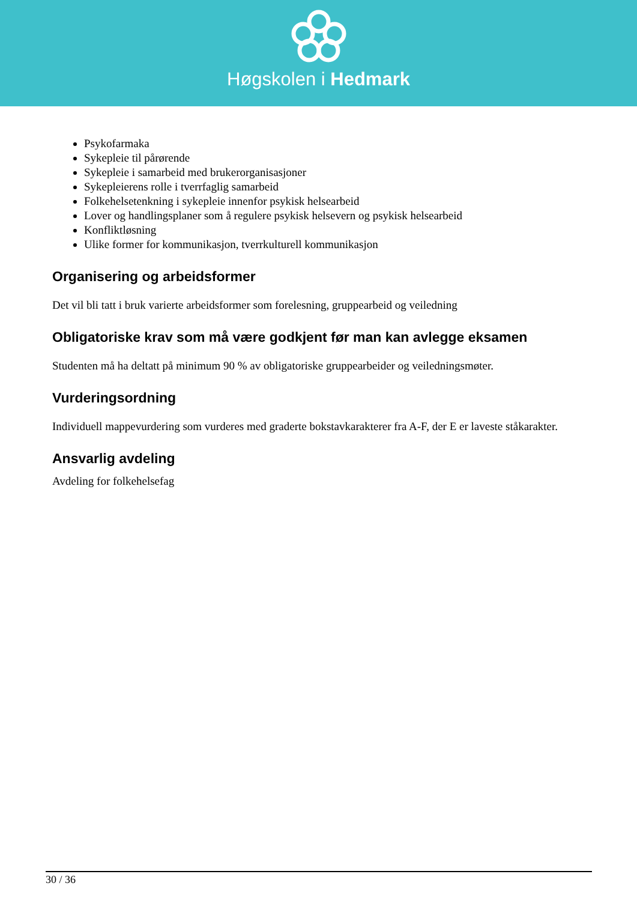Høgskolen i Hedmark
Psykofarmaka
Sykepleie til pårørende
Sykepleie i samarbeid med brukerorganisasjoner
Sykepleierens rolle i tverrfaglig samarbeid
Folkehelsetenkning i sykepleie innenfor psykisk helsearbeid
Lover og handlingsplaner som å regulere psykisk helsevern og psykisk helsearbeid
Konfliktløsning
Ulike former for kommunikasjon, tverrkulturell kommunikasjon
Organisering og arbeidsformer
Det vil bli tatt i bruk varierte arbeidsformer som forelesning, gruppearbeid og veiledning
Obligatoriske krav som må være godkjent før man kan avlegge eksamen
Studenten må ha deltatt på minimum 90 % av obligatoriske gruppearbeider og veiledningsmøter.
Vurderingsordning
Individuell mappevurdering som vurderes med graderte bokstavkarakterer fra A-F, der E er laveste ståkarakter.
Ansvarlig avdeling
Avdeling for folkehelsefag
30 / 36